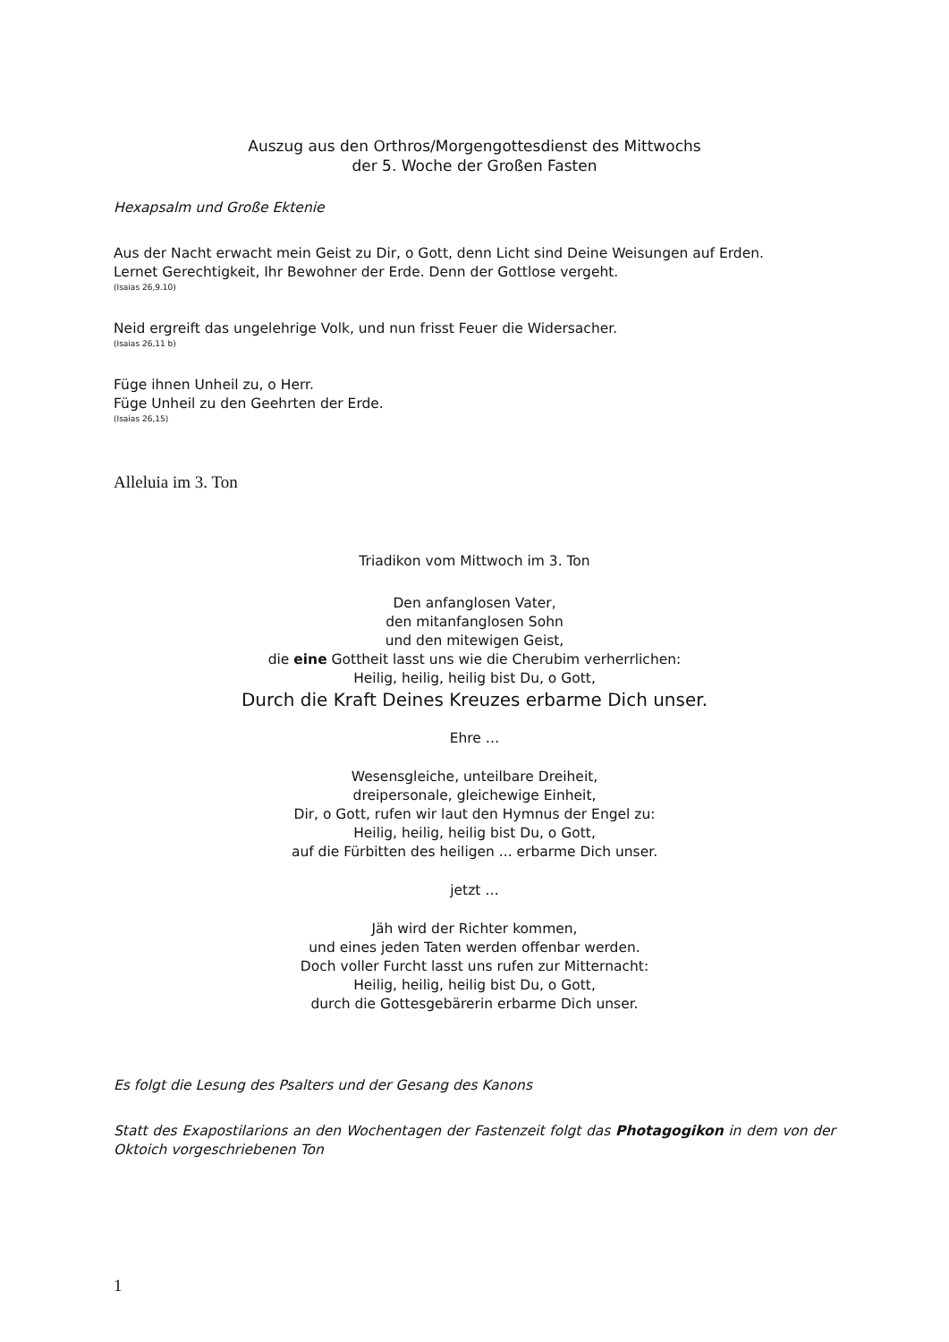Auszug aus den Orthros/Morgengottesdienst des Mittwochs
der 5. Woche der Großen Fasten
Hexapsalm und Große Ektenie
Aus der Nacht erwacht mein Geist zu Dir, o Gott, denn Licht sind Deine Weisungen auf Erden.
Lernet Gerechtigkeit, Ihr Bewohner der Erde. Denn der Gottlose vergeht.
(Isaias 26,9.10)
Neid ergreift das ungelehrige Volk, und nun frisst Feuer die Widersacher.
(Isaias 26,11 b)
Füge ihnen Unheil zu, o Herr.
Füge Unheil zu den Geehrten der Erde.
(Isaias 26,15)
Alleluia im 3. Ton
Triadikon vom Mittwoch im 3. Ton
Den anfanglosen Vater,
den mitanfanglosen Sohn
und den mitewigen Geist,
die eine Gottheit lasst uns wie die Cherubim verherrlichen:
Heilig, heilig, heilig bist Du, o Gott,
Durch die Kraft Deines Kreuzes erbarme Dich unser.
Ehre …
Wesensgleiche, unteilbare Dreiheit,
dreipersonale, gleichewige Einheit,
Dir, o Gott, rufen wir laut den Hymnus der Engel zu:
Heilig, heilig, heilig bist Du, o Gott,
auf die Fürbitten des heiligen ... erbarme Dich unser.
jetzt …
Jäh wird der Richter kommen,
und eines jeden Taten werden offenbar werden.
Doch voller Furcht lasst uns rufen zur Mitternacht:
Heilig, heilig, heilig bist Du, o Gott,
durch die Gottesgebärerin erbarme Dich unser.
Es folgt die Lesung des Psalters und der Gesang des Kanons
Statt des Exapostilarions an den Wochentagen der Fastenzeit folgt das Photagogikon in dem von der Oktoich vorgeschriebenen Ton
1